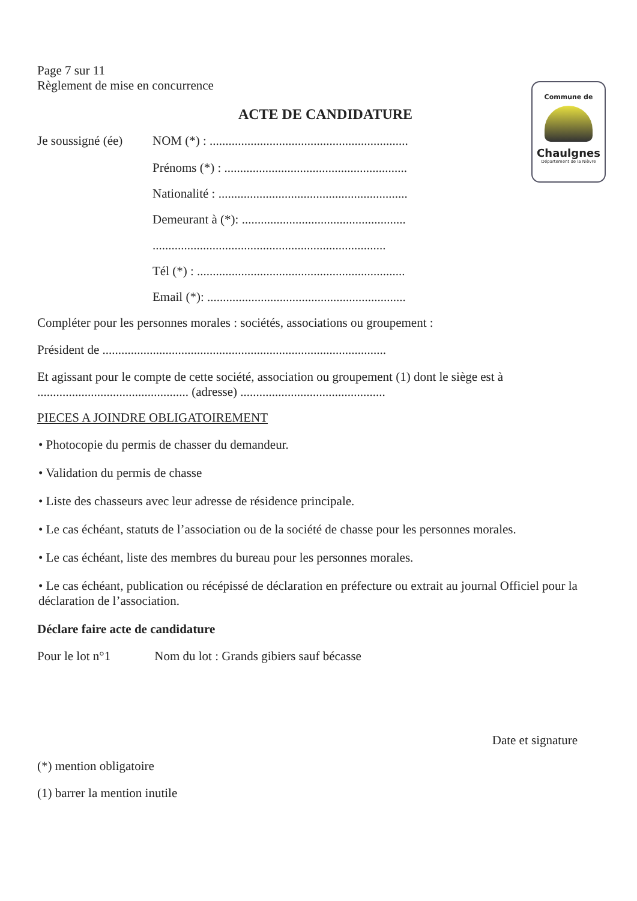Commune de
Chaulgnes
Département de la Nièvre
Page 7 sur 11
Règlement de mise en concurrence
ACTE DE CANDIDATURE
Je soussigné (ée)
NOM (*) : ...............................................................
Prénoms (*) : ..........................................................
Nationalité : ............................................................
Demeurant à (*): ....................................................
..........................................................................
Tél (*) : ..................................................................
Email (*): ...............................................................
Compléter pour les personnes morales : sociétés, associations ou groupement :
Président de ..........................................................................................
Et agissant pour le compte de cette société, association ou groupement (1) dont le siège est à ................................................ (adresse) ..............................................
PIECES A JOINDRE OBLIGATOIREMENT
• Photocopie du permis de chasser du demandeur.
• Validation du permis de chasse
• Liste des chasseurs avec leur adresse de résidence principale.
• Le cas échéant, statuts de l’association ou de la société de chasse pour les personnes morales.
• Le cas échéant, liste des membres du bureau pour les personnes morales.
• Le cas échéant, publication ou récépissé de déclaration en préfecture ou extrait au journal Officiel pour la déclaration de l’association.
Déclare faire acte de candidature
Pour le lot n°1 Nom du lot : Grands gibiers sauf bécasse
Date et signature
(*) mention obligatoire
(1) barrer la mention inutile